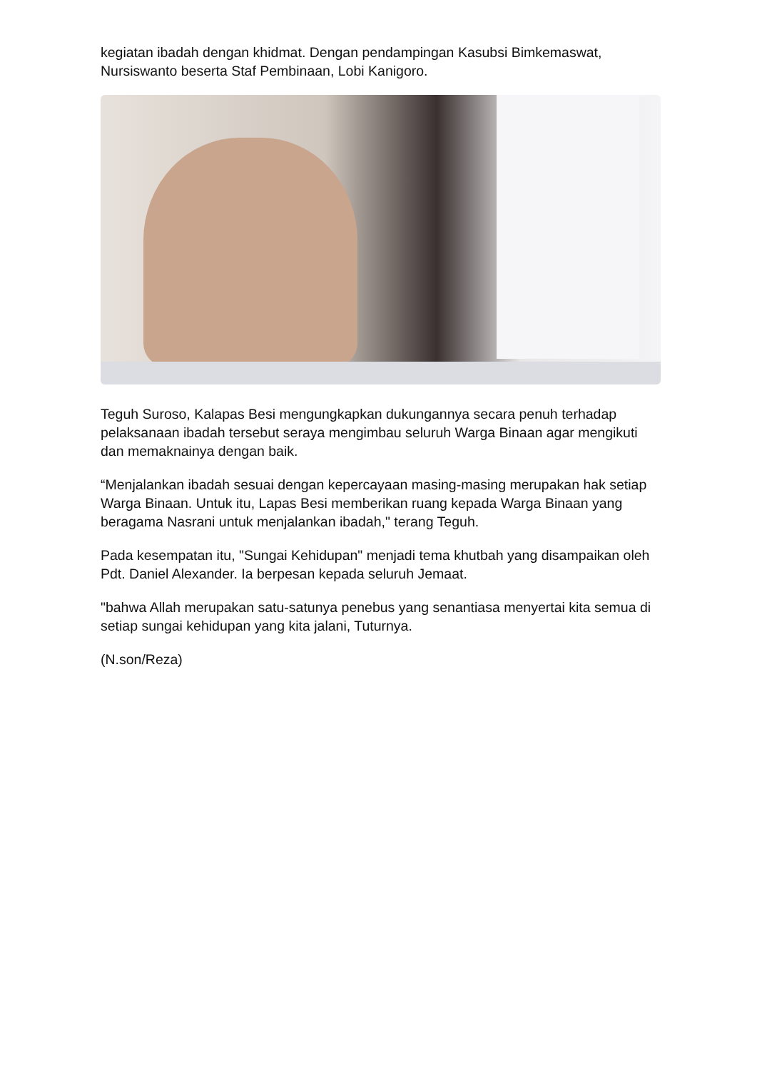kegiatan ibadah dengan khidmat. Dengan pendampingan Kasubsi Bimkemaswat, Nursiswanto beserta Staf Pembinaan, Lobi Kanigoro.
Teguh Suroso, Kalapas Besi mengungkapkan dukungannya secara penuh terhadap pelaksanaan ibadah tersebut seraya mengimbau seluruh Warga Binaan agar mengikuti dan memaknainya dengan baik.
“Menjalankan ibadah sesuai dengan kepercayaan masing-masing merupakan hak setiap Warga Binaan. Untuk itu, Lapas Besi memberikan ruang kepada Warga Binaan yang beragama Nasrani untuk menjalankan ibadah," terang Teguh.
Pada kesempatan itu, "Sungai Kehidupan" menjadi tema khutbah yang disampaikan oleh Pdt. Daniel Alexander. Ia berpesan kepada seluruh Jemaat.
"bahwa Allah merupakan satu-satunya penebus yang senantiasa menyertai kita semua di setiap sungai kehidupan yang kita jalani, Tuturnya.
(N.son/Reza)